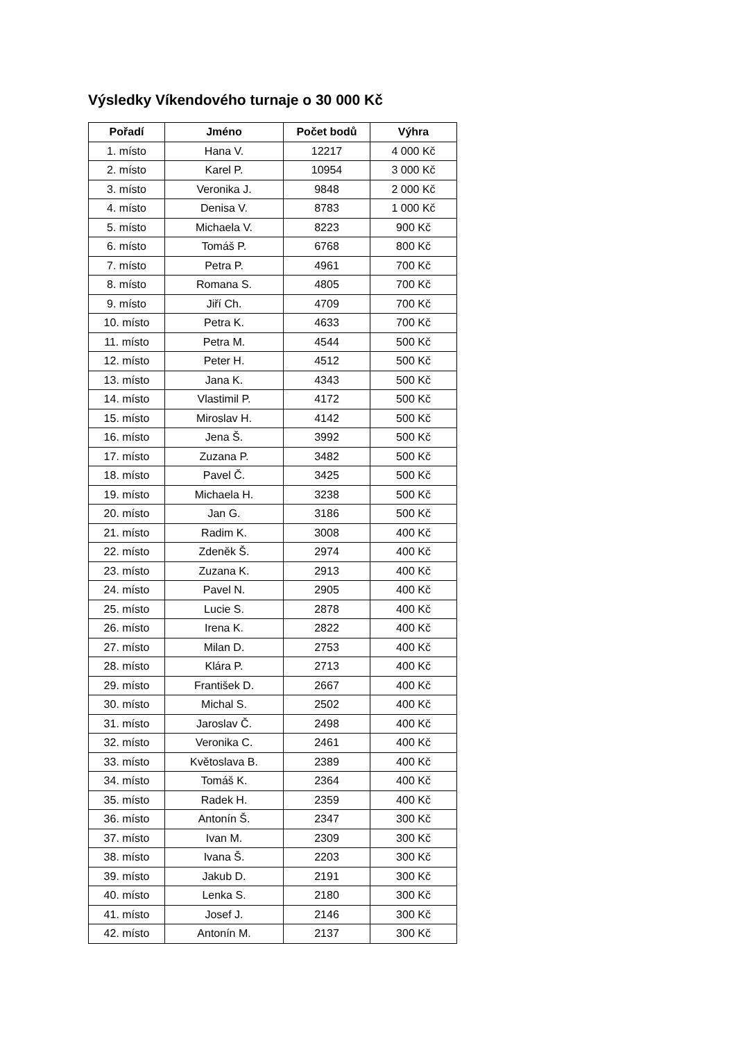Výsledky Víkendového turnaje o 30 000 Kč
| Pořadí | Jméno | Počet bodů | Výhra |
| --- | --- | --- | --- |
| 1. místo | Hana V. | 12217 | 4 000 Kč |
| 2. místo | Karel P. | 10954 | 3 000 Kč |
| 3. místo | Veronika J. | 9848 | 2 000 Kč |
| 4. místo | Denisa V. | 8783 | 1 000 Kč |
| 5. místo | Michaela V. | 8223 | 900 Kč |
| 6. místo | Tomáš P. | 6768 | 800 Kč |
| 7. místo | Petra P. | 4961 | 700 Kč |
| 8. místo | Romana S. | 4805 | 700 Kč |
| 9. místo | Jiří Ch. | 4709 | 700 Kč |
| 10. místo | Petra K. | 4633 | 700 Kč |
| 11. místo | Petra M. | 4544 | 500 Kč |
| 12. místo | Peter H. | 4512 | 500 Kč |
| 13. místo | Jana K. | 4343 | 500 Kč |
| 14. místo | Vlastimil P. | 4172 | 500 Kč |
| 15. místo | Miroslav H. | 4142 | 500 Kč |
| 16. místo | Jena Š. | 3992 | 500 Kč |
| 17. místo | Zuzana P. | 3482 | 500 Kč |
| 18. místo | Pavel Č. | 3425 | 500 Kč |
| 19. místo | Michaela H. | 3238 | 500 Kč |
| 20. místo | Jan G. | 3186 | 500 Kč |
| 21. místo | Radim K. | 3008 | 400 Kč |
| 22. místo | Zdeněk Š. | 2974 | 400 Kč |
| 23. místo | Zuzana K. | 2913 | 400 Kč |
| 24. místo | Pavel N. | 2905 | 400 Kč |
| 25. místo | Lucie S. | 2878 | 400 Kč |
| 26. místo | Irena K. | 2822 | 400 Kč |
| 27. místo | Milan D. | 2753 | 400 Kč |
| 28. místo | Klára P. | 2713 | 400 Kč |
| 29. místo | František D. | 2667 | 400 Kč |
| 30. místo | Michal S. | 2502 | 400 Kč |
| 31. místo | Jaroslav Č. | 2498 | 400 Kč |
| 32. místo | Veronika C. | 2461 | 400 Kč |
| 33. místo | Květoslava B. | 2389 | 400 Kč |
| 34. místo | Tomáš K. | 2364 | 400 Kč |
| 35. místo | Radek H. | 2359 | 400 Kč |
| 36. místo | Antonín Š. | 2347 | 300 Kč |
| 37. místo | Ivan M. | 2309 | 300 Kč |
| 38. místo | Ivana Š. | 2203 | 300 Kč |
| 39. místo | Jakub D. | 2191 | 300 Kč |
| 40. místo | Lenka S. | 2180 | 300 Kč |
| 41. místo | Josef J. | 2146 | 300 Kč |
| 42. místo | Antonín M. | 2137 | 300 Kč |